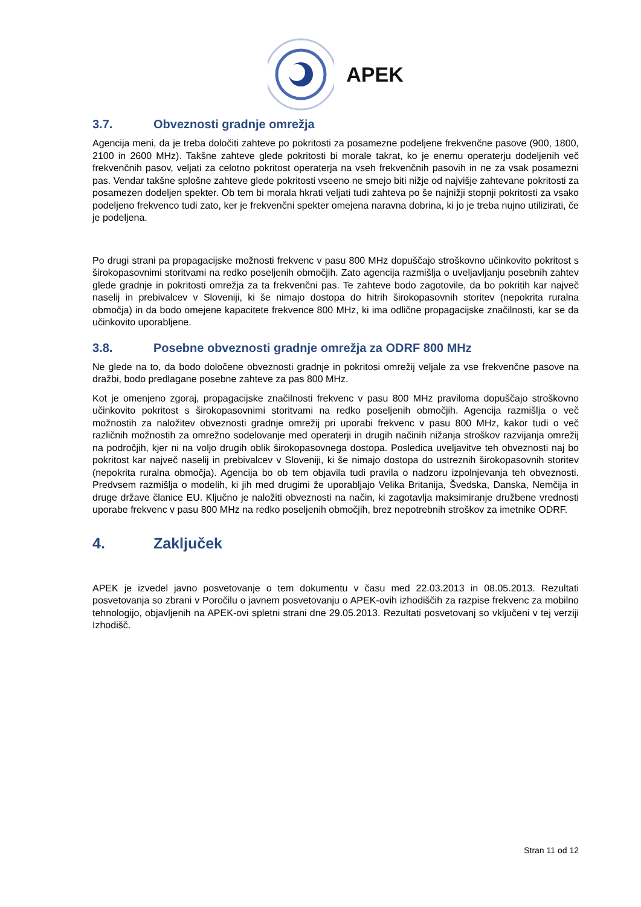APEK
3.7. Obveznosti gradnje omrežja
Agencija meni, da je treba določiti zahteve po pokritosti za posamezne podeljene frekvenčne pasove (900, 1800, 2100 in 2600 MHz). Takšne zahteve glede pokritosti bi morale takrat, ko je enemu operaterju dodeljenih več frekvenčnih pasov, veljati za celotno pokritost operaterja na vseh frekvenčnih pasovih in ne za vsak posamezni pas. Vendar takšne splošne zahteve glede pokritosti vseeno ne smejo biti nižje od najvišje zahtevane pokritosti za posamezen dodeljen spekter. Ob tem bi morala hkrati veljati tudi zahteva po še najnižji stopnji pokritosti za vsako podeljeno frekvenco tudi zato, ker je frekvenčni spekter omejena naravna dobrina, ki jo je treba nujno utilizirati, če je podeljena.
Po drugi strani pa propagacijske možnosti frekvenc v pasu 800 MHz dopuščajo stroškovno učinkovito pokritost s širokopasovnimi storitvami na redko poseljenih območjih. Zato agencija razmišlja o uveljavljanju posebnih zahtev glede gradnje in pokritosti omrežja za ta frekvenčni pas. Te zahteve bodo zagotovile, da bo pokritih kar največ naselij in prebivalcev v Sloveniji, ki še nimajo dostopa do hitrih širokopasovnih storitev (nepokrita ruralna območja) in da bodo omejene kapacitete frekvence 800 MHz, ki ima odlične propagacijske značilnosti, kar se da učinkovito uporabljene.
3.8. Posebne obveznosti gradnje omrežja za ODRF 800 MHz
Ne glede na to, da bodo določene obveznosti gradnje in pokritosi omrežij veljale za vse frekvenčne pasove na dražbi, bodo predlagane posebne zahteve za pas 800 MHz.
Kot je omenjeno zgoraj, propagacijske značilnosti frekvenc v pasu 800 MHz praviloma dopuščajo stroškovno učinkovito pokritost s širokopasovnimi storitvami na redko poseljenih območjih. Agencija razmišlja o več možnostih za naložitev obveznosti gradnje omrežij pri uporabi frekvenc v pasu 800 MHz, kakor tudi o več različnih možnostih za omrežno sodelovanje med operaterji in drugih načinih nižanja stroškov razvijanja omrežij na področjih, kjer ni na voljo drugih oblik širokopasovnega dostopa. Posledica uveljavitve teh obveznosti naj bo pokritost kar največ naselij in prebivalcev v Sloveniji, ki še nimajo dostopa do ustreznih širokopasovnih storitev (nepokrita ruralna območja). Agencija bo ob tem objavila tudi pravila o nadzoru izpolnjevanja teh obveznosti. Predvsem razmišlja o modelih, ki jih med drugimi že uporabljajo Velika Britanija, Švedska, Danska, Nemčija in druge države članice EU. Ključno je naložiti obveznosti na način, ki zagotavlja maksimiranje družbene vrednosti uporabe frekvenc v pasu 800 MHz na redko poseljenih območjih, brez nepotrebnih stroškov za imetnike ODRF.
4. Zaključek
APEK je izvedel javno posvetovanje o tem dokumentu v času med 22.03.2013 in 08.05.2013. Rezultati posvetovanja so zbrani v Poročilu o javnem posvetovanju o APEK-ovih izhodiščih za razpise frekvenc za mobilno tehnologijo, objavljenih na APEK-ovi spletni strani dne 29.05.2013. Rezultati posvetovanj so vključeni v tej verziji Izhodišč.
Stran 11 od 12